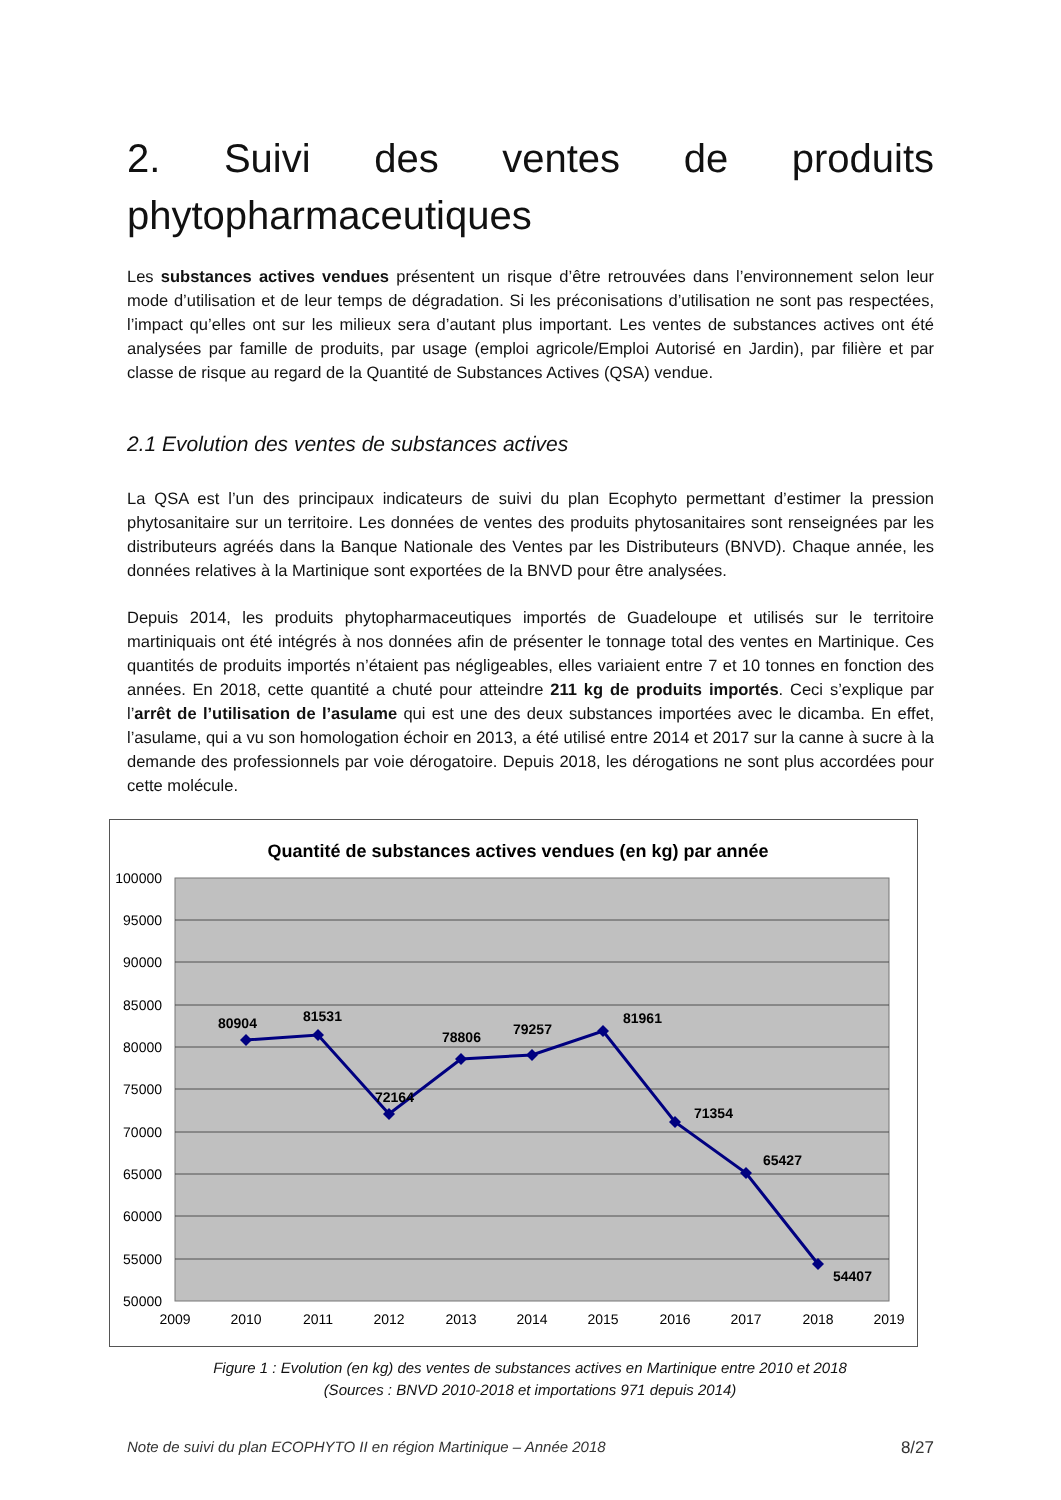2. Suivi des ventes de produits phytopharmaceutiques
Les substances actives vendues présentent un risque d’être retrouvées dans l’environnement selon leur mode d’utilisation et de leur temps de dégradation. Si les préconisations d’utilisation ne sont pas respectées, l’impact qu’elles ont sur les milieux sera d’autant plus important. Les ventes de substances actives ont été analysées par famille de produits, par usage (emploi agricole/Emploi Autorisé en Jardin), par filière et par classe de risque au regard de la Quantité de Substances Actives (QSA) vendue.
2.1 Evolution des ventes de substances actives
La QSA est l’un des principaux indicateurs de suivi du plan Ecophyto permettant d’estimer la pression phytosanitaire sur un territoire. Les données de ventes des produits phytosanitaires sont renseignées par les distributeurs agréés dans la Banque Nationale des Ventes par les Distributeurs (BNVD). Chaque année, les données relatives à la Martinique sont exportées de la BNVD pour être analysées.
Depuis 2014, les produits phytopharmaceutiques importés de Guadeloupe et utilisés sur le territoire martiniquais ont été intégrés à nos données afin de présenter le tonnage total des ventes en Martinique. Ces quantités de produits importés n’étaient pas négligeables, elles variaient entre 7 et 10 tonnes en fonction des années. En 2018, cette quantité a chuté pour atteindre 211 kg de produits importés. Ceci s’explique par l’arrêt de l’utilisation de l’asulame qui est une des deux substances importées avec le dicamba. En effet, l’asulame, qui a vu son homologation échoir en 2013, a été utilisé entre 2014 et 2017 sur la canne à sucre à la demande des professionnels par voie dérogatoire. Depuis 2018, les dérogations ne sont plus accordées pour cette molécule.
Quantité de substances actives vendues (en kg) par année
100000
95000
90000
85000
80000
75000
70000
65000
60000
55000
50000
2009
2010
2011
2012
2013
2014
2015
2016
2017
2018
2019
80904
81531
72164
78806
79257
81961
71354
65427
54407
Figure 1 : Evolution (en kg) des ventes de substances actives en Martinique entre 2010 et 2018
(Sources : BNVD 2010-2018 et importations 971 depuis 2014)
Note de suivi du plan ECOPHYTO II en région Martinique – Année 2018 8/27